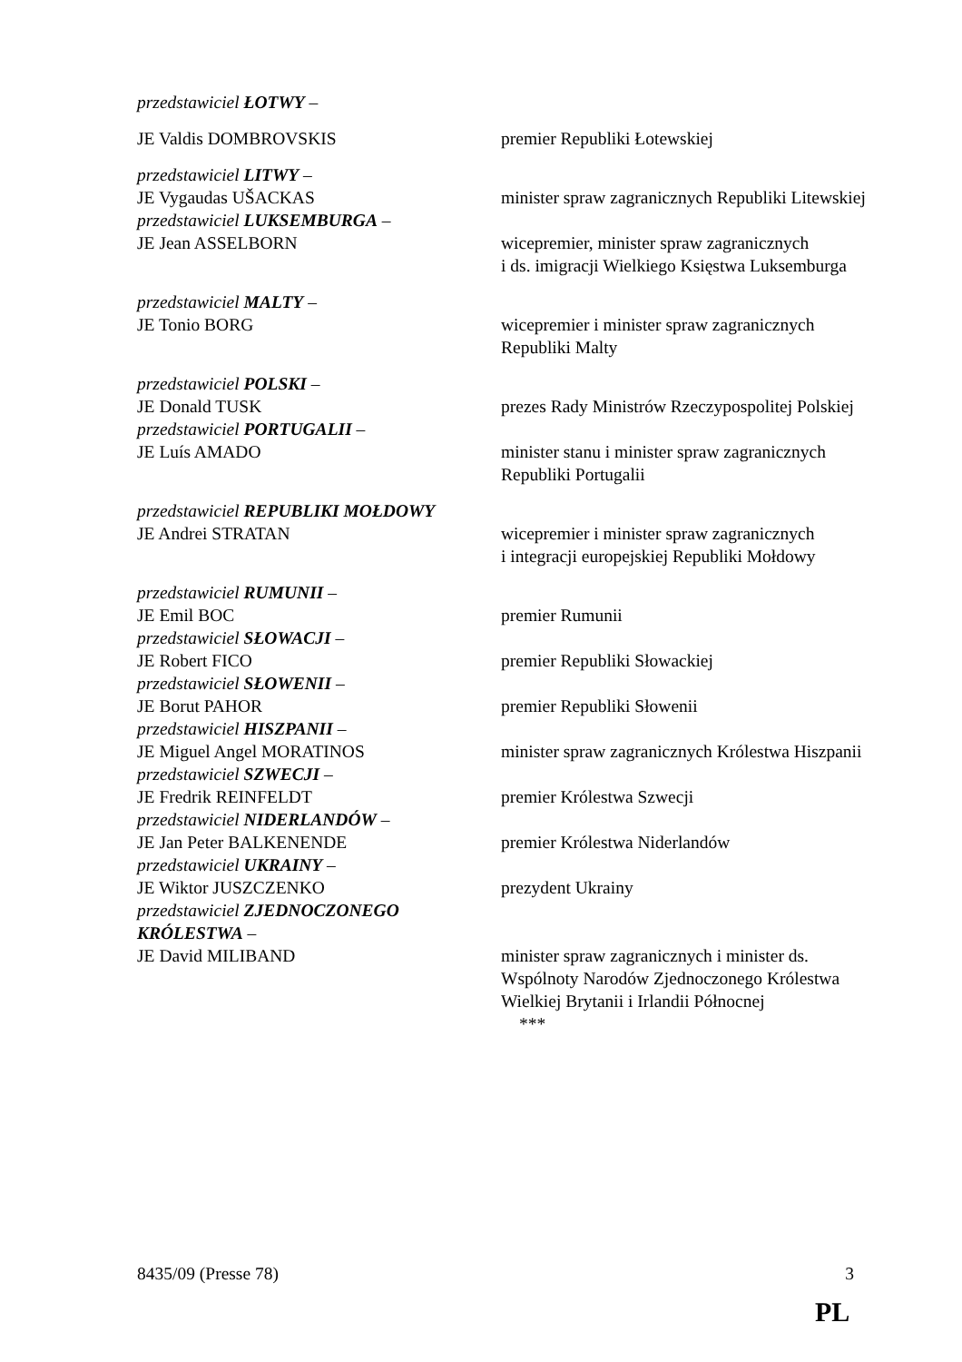przedstawiciel ŁOTWY –
JE Valdis DOMBROVSKIS premier Republiki Łotewskiej
przedstawiciel LITWY –
JE Vygaudas UŠACKAS minister spraw zagranicznych Republiki Litewskiej
przedstawiciel LUKSEMBURGA –
JE Jean ASSELBORN wicepremier, minister spraw zagranicznych
i ds. imigracji Wielkiego Księstwa Luksemburga
przedstawiciel MALTY –
JE Tonio BORG wicepremier i minister spraw zagranicznych
Republiki Malty
przedstawiciel POLSKI –
JE Donald TUSK prezes Rady Ministrów Rzeczypospolitej Polskiej
przedstawiciel PORTUGALII –
JE Luís AMADO minister stanu i minister spraw zagranicznych
Republiki Portugalii
przedstawiciel REPUBLIKI MOŁDOWY
JE Andrei STRATAN wicepremier i minister spraw zagranicznych
i integracji europejskiej Republiki Mołdowy
przedstawiciel RUMUNII –
JE Emil BOC premier Rumunii
przedstawiciel SŁOWACJI –
JE Robert FICO premier Republiki Słowackiej
przedstawiciel SŁOWENII –
JE Borut PAHOR premier Republiki Słowenii
przedstawiciel HISZPANII –
JE Miguel Angel MORATINOS minister spraw zagranicznych Królestwa Hiszpanii
przedstawiciel SZWECJI –
JE Fredrik REINFELDT premier Królestwa Szwecji
przedstawiciel NIDERLANDÓW –
JE Jan Peter BALKENENDE premier Królestwa Niderlandów
przedstawiciel UKRAINY –
JE Wiktor JUSZCZENKO prezydent Ukrainy
przedstawiciel ZJEDNOCZONEGO KRÓLESTWA –
JE David MILIBAND minister spraw zagranicznych i minister ds.
Wspólnoty Narodów Zjednoczonego Królestwa
Wielkiej Brytanii i Irlandii Północnej
***
8435/09 (Presse 78) 3
PL